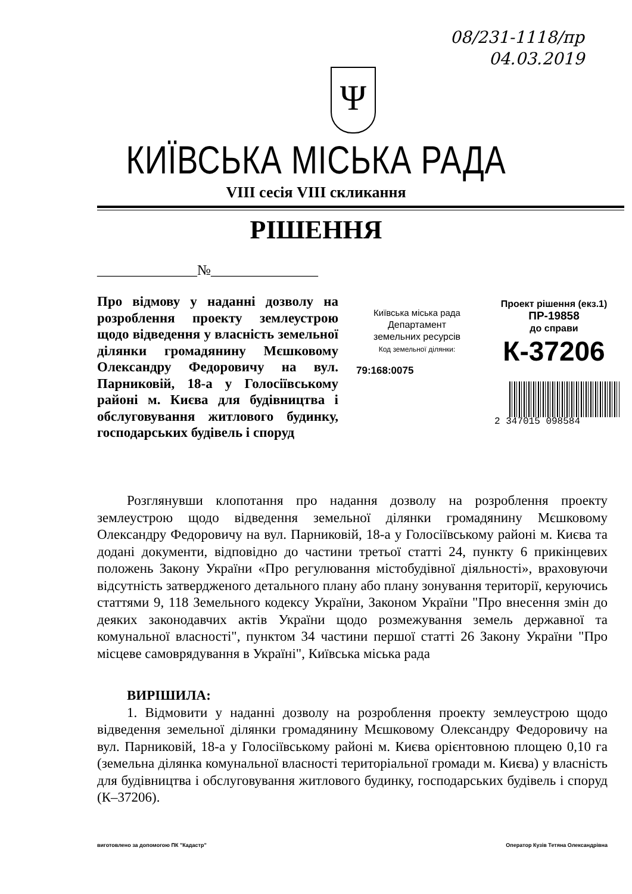08/231-1118/пр
04.03.2019
Ψ
КИЇВСЬКА МІСЬКА РАДА
VIII сесія VIII скликання
РІШЕННЯ
______________№_______________
Про відмову у наданні дозволу на розроблення проекту землеустрою щодо відведення у власність земельної ділянки громадянину Мєшковому Олександру Федоровичу на вул. Парниковій, 18-а у Голосіївському районі м. Києва для будівництва і обслуговування житлового будинку, господарських будівель і споруд
Київська міська рада
Департамент
земельних ресурсів
Код земельної ділянки:
79:168:0075
Проект рішення (екз.1)
ПР-19858
до справи
К-37206
2 347015 098584
Розглянувши клопотання про надання дозволу на розроблення проекту землеустрою щодо відведення земельної ділянки громадянину Мєшковому Олександру Федоровичу на вул. Парниковій, 18-а у Голосіївському районі м. Києва та додані документи, відповідно до частини третьої статті 24, пункту 6 прикінцевих положень Закону України «Про регулювання містобудівної діяльності», враховуючи відсутність затвердженого детального плану або плану зонування території, керуючись статтями 9, 118 Земельного кодексу України, Законом України "Про внесення змін до деяких законодавчих актів України щодо розмежування земель державної та комунальної власності", пунктом 34 частини першої статті 26 Закону України "Про місцеве самоврядування в Україні", Київська міська рада
ВИРІШИЛА:
1. Відмовити у наданні дозволу на розроблення проекту землеустрою щодо відведення земельної ділянки громадянину Мєшковому Олександру Федоровичу на вул. Парниковій, 18-а у Голосіївському районі м. Києва орієнтовною площею 0,10 га (земельна ділянка комунальної власності територіальної громади м. Києва) у власність для будівництва і обслуговування житлового будинку, господарських будівель і споруд (К–37206).
виготовлено за допомогою ПК "Кадастр" Оператор Кузів Тетяна Олександрівна